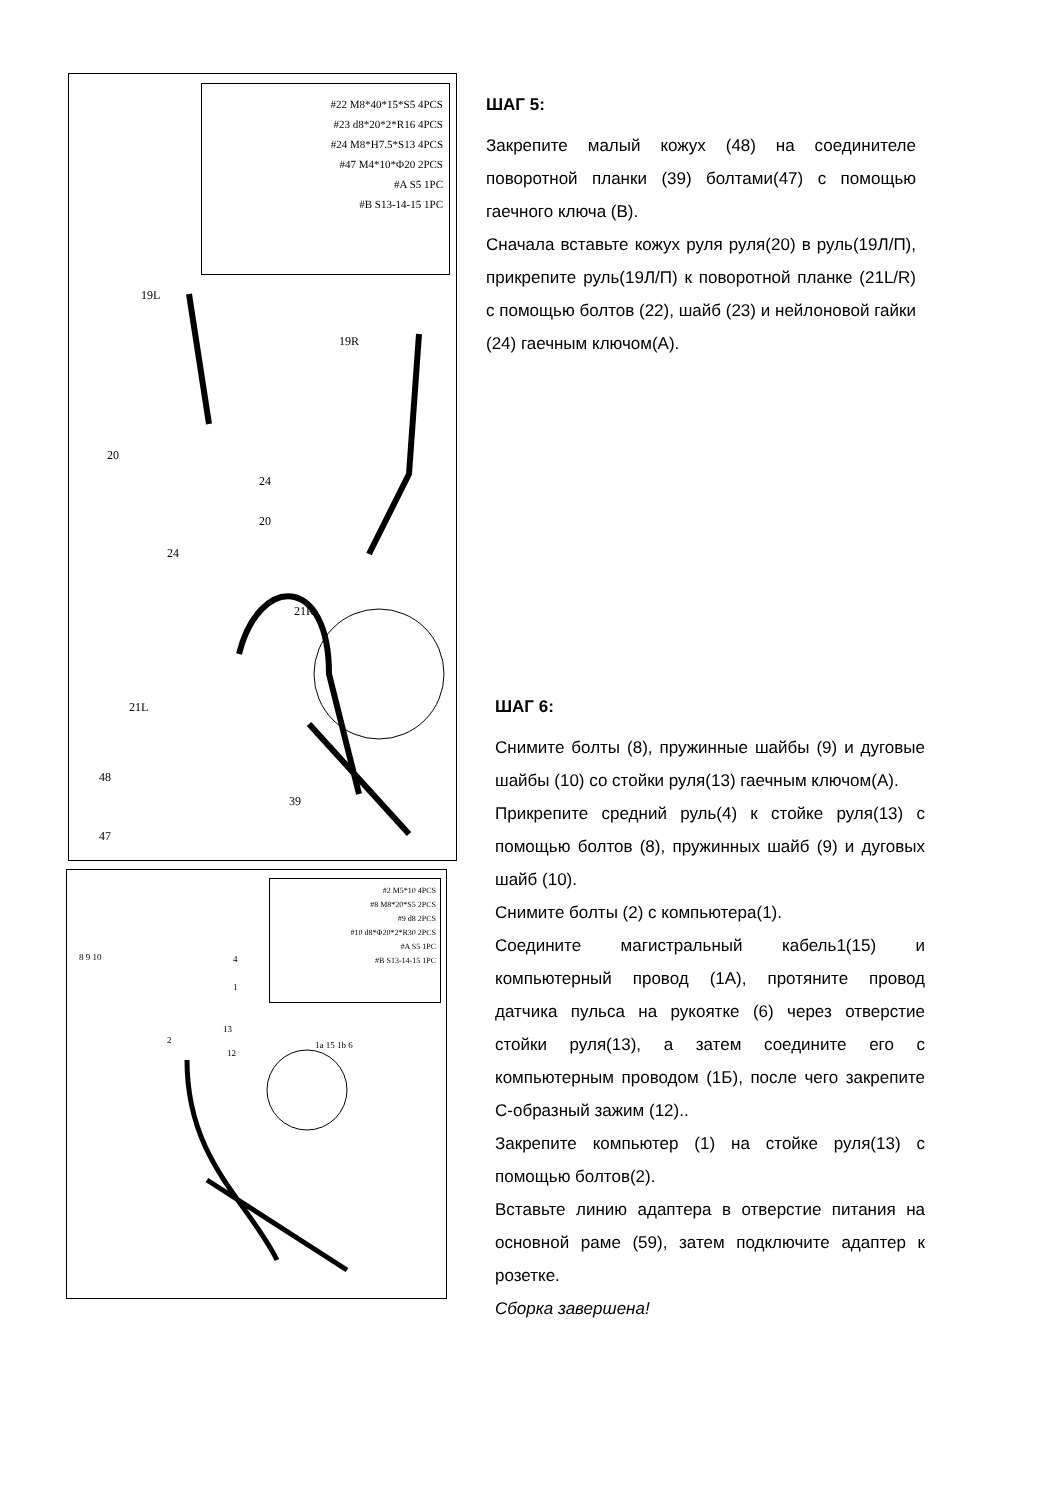#22 M8*40*15*S5 4PCS
#23 d8*20*2*R16 4PCS
#24 M8*H7.5*S13 4PCS
#47 M4*10*Φ20 2PCS
#A S5 1PC
#B S13-14-15 1PC
19L
19R
20
24
20
24
21R
21L
48
47
39
#2 M5*10 4PCS
#8 M8*20*S5 2PCS
#9 d8 2PCS
#10 d8*Φ20*2*R30 2PCS
#A S5 1PC
#B S13-14-15 1PC
8 9 10 4
1
2
13
12
1a 15 1b 6
ШАГ 5:
Закрепите малый кожух (48) на соединителе поворотной планки (39) болтами(47) с помощью гаечного ключа (B).
Сначала вставьте кожух руля руля(20) в руль(19Л/П), прикрепите руль(19Л/П) к поворотной планке (21L/R) с помощью болтов (22), шайб (23) и нейлоновой гайки (24) гаечным ключом(A).
ШАГ 6:
Снимите болты (8), пружинные шайбы (9) и дуговые шайбы (10) со стойки руля(13) гаечным ключом(A).
Прикрепите средний руль(4) к стойке руля(13) с помощью болтов (8), пружинных шайб (9) и дуговых шайб (10).
Снимите болты (2) с компьютера(1).
Соедините магистральный кабель1(15) и компьютерный провод (1A), протяните провод датчика пульса на рукоятке (6) через отверстие стойки руля(13), а затем соедините его с компьютерным проводом (1Б), после чего закрепите C-образный зажим (12)..
Закрепите компьютер (1) на стойке руля(13) с помощью болтов(2).
Вставьте линию адаптера в отверстие питания на основной раме (59), затем подключите адаптер к розетке.
Сборка завершена!